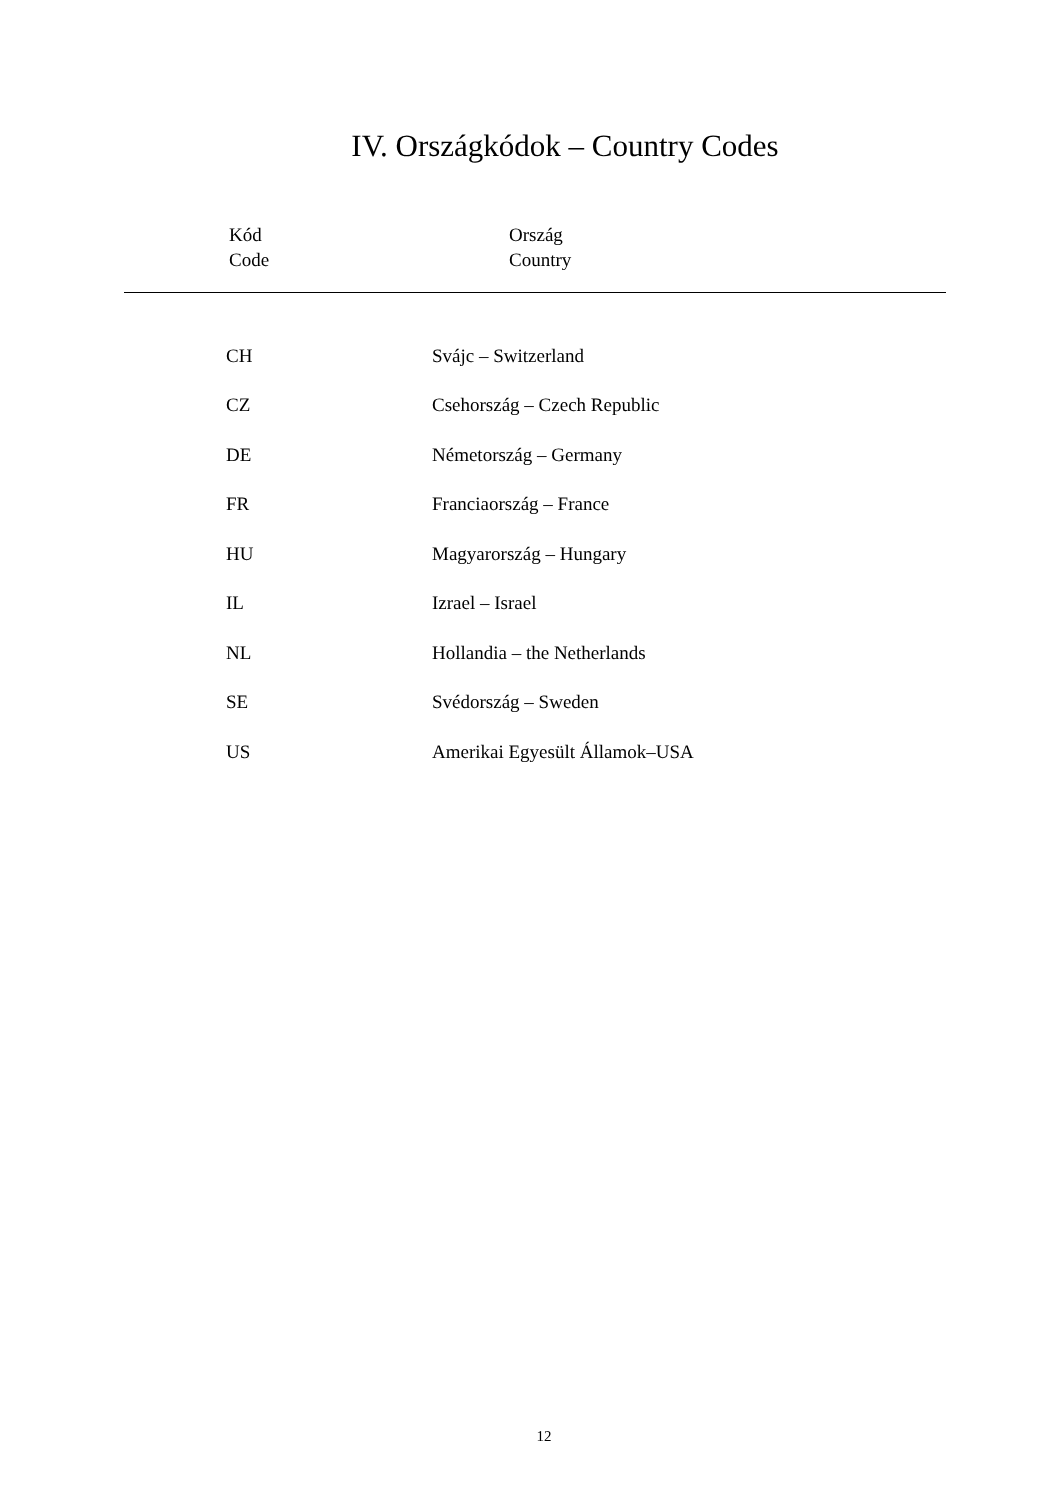IV. Országkódok – Country Codes
Kód
Code
Ország
Country
| CH | Svájc – Switzerland |
| CZ | Csehország – Czech Republic |
| DE | Németország – Germany |
| FR | Franciaország – France |
| HU | Magyarország – Hungary |
| IL | Izrael – Israel |
| NL | Hollandia – the Netherlands |
| SE | Svédország – Sweden |
| US | Amerikai Egyesült Államok–USA |
12